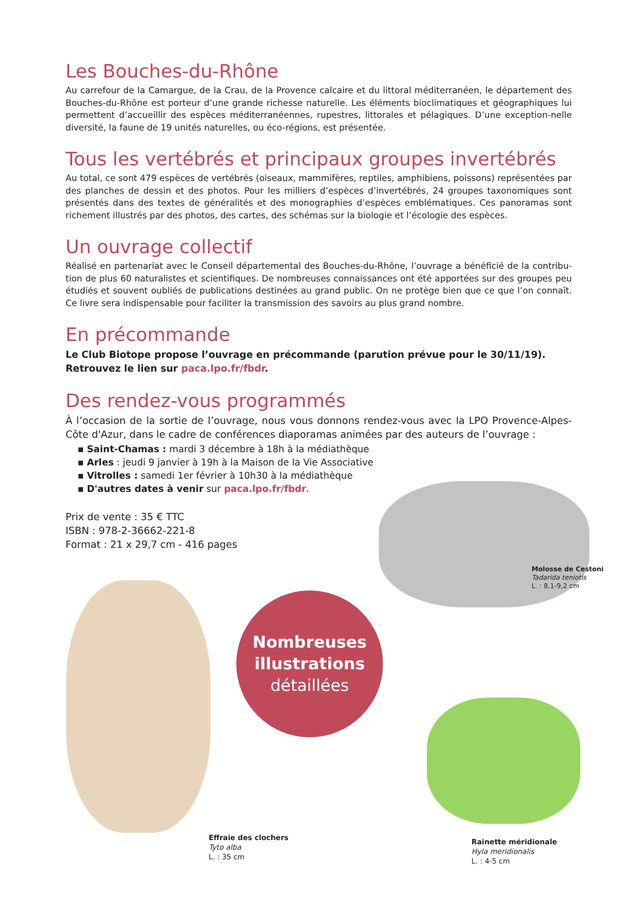Les Bouches-du-Rhône
Au carrefour de la Camargue, de la Crau, de la Provence calcaire et du littoral méditerranéen, le département des Bouches-du-Rhône est porteur d’une grande richesse naturelle. Les éléments bioclimatiques et géographiques lui permettent d’accueillir des espèces méditerranéennes, rupestres, littorales et pélagiques. D’une exception-nelle diversité, la faune de 19 unités naturelles, ou éco-régions, est présentée.
Tous les vertébrés et principaux groupes invertébrés
Au total, ce sont 479 espèces de vertébrés (oiseaux, mammifères, reptiles, amphibiens, poissons) représentées par des planches de dessin et des photos. Pour les milliers d’espèces d’invertébrés, 24 groupes taxonomiques sont présentés dans des textes de généralités et des monographies d’espèces emblématiques. Ces panoramas sont richement illustrés par des photos, des cartes, des schémas sur la biologie et l’écologie des espèces.
Un ouvrage collectif
Réalisé en partenariat avec le Conseil départemental des Bouches-du-Rhône, l’ouvrage a bénéficié de la contribu-tion de plus 60 naturalistes et scientifiques. De nombreuses connaissances ont été apportées sur des groupes peu étudiés et souvent oubliés de publications destinées au grand public. On ne protège bien que ce que l’on connaît. Ce livre sera indispensable pour faciliter la transmission des savoirs au plus grand nombre.
En précommande
Le Club Biotope propose l’ouvrage en précommande (parution prévue pour le 30/11/19).
Retrouvez le lien sur paca.lpo.fr/fbdr.
Des rendez-vous programmés
À l’occasion de la sortie de l’ouvrage, nous vous donnons rendez-vous avec la LPO Provence-Alpes-Côte d'Azur, dans le cadre de conférences diaporamas animées par des auteurs de l’ouvrage :
▪ Saint-Chamas : mardi 3 décembre à 18h à la médiathèque
▪ Arles : jeudi 9 janvier à 19h à la Maison de la Vie Associative
▪ Vitrolles : samedi 1er février à 10h30 à la médiathèque
▪ D'autres dates à venir sur paca.lpo.fr/fbdr.
Prix de vente : 35 € TTC
ISBN : 978-2-36662-221-8
Format : 21 x 29,7 cm - 416 pages
Molosse de Cestoni
Tadarida teniotis
L. : 8,1-9,2 cm
Effraie des clochers
Tyto alba
L. : 35 cm
Nombreuses
illustrations
détaillées
Rainette méridionale
Hyla meridionalis
L. : 4-5 cm